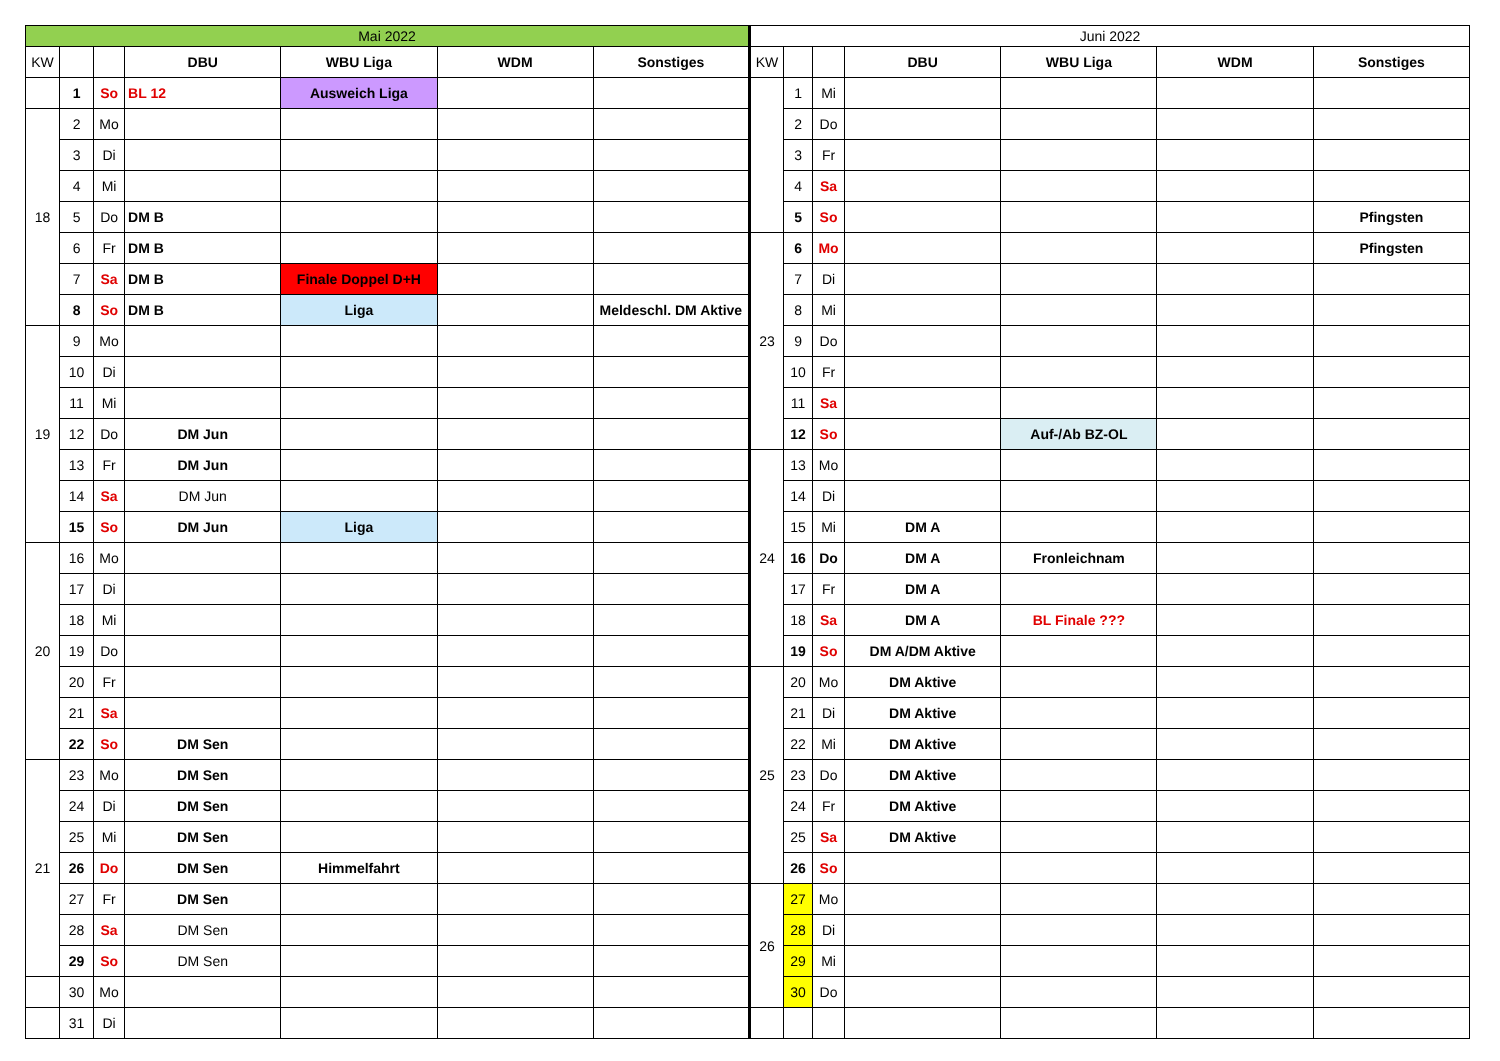| Mai 2022 | | | | | | | Juni 2022 | | | | | | |
| KW | | | DBU | WBU Liga | WDM | Sonstiges | KW | | | DBU | WBU Liga | WDM | Sonstiges |
| | 1 | So | BL 12 | Ausweich Liga | | | | 1 | Mi | | | | |
| 18 | 2 | Mo | | | | | | 2 | Do | | | | |
| | 3 | Di | | | | | | 3 | Fr | | | | |
| | 4 | Mi | | | | | | 4 | Sa | | | | |
| | 5 | Do | DM B | | | | | 5 | So | | | | Pfingsten |
| | 6 | Fr | DM B | | | | 23 | 6 | Mo | | | | Pfingsten |
| | 7 | Sa | DM B | Finale Doppel D+H | | | | 7 | Di | | | | |
| | 8 | So | DM B | Liga | | Meldeschl. DM Aktive | | 8 | Mi | | | | |
| 19 | 9 | Mo | | | | | | 9 | Do | | | | |
| | 10 | Di | | | | | | 10 | Fr | | | | |
| | 11 | Mi | | | | | | 11 | Sa | | | | |
| | 12 | Do | DM Jun | | | | | 12 | So | | Auf-/Ab BZ-OL | | |
| | 13 | Fr | DM Jun | | | | 24 | 13 | Mo | | | | |
| | 14 | Sa | DM Jun | | | | | 14 | Di | | | | |
| | 15 | So | DM Jun | Liga | | | | 15 | Mi | DM A | | | |
| 20 | 16 | Mo | | | | | | 16 | Do | DM A | Fronleichnam | | |
| | 17 | Di | | | | | | 17 | Fr | DM A | | | |
| | 18 | Mi | | | | | | 18 | Sa | DM A | BL Finale ??? | | |
| | 19 | Do | | | | | | 19 | So | DM A/DM Aktive | | | |
| | 20 | Fr | | | | | 25 | 20 | Mo | DM Aktive | | | |
| | 21 | Sa | | | | | | 21 | Di | DM Aktive | | | |
| | 22 | So | DM Sen | | | | | 22 | Mi | DM Aktive | | | |
| 21 | 23 | Mo | DM Sen | | | | | 23 | Do | DM Aktive | | | |
| | 24 | Di | DM Sen | | | | | 24 | Fr | DM Aktive | | | |
| | 25 | Mi | DM Sen | | | | | 25 | Sa | DM Aktive | | | |
| | 26 | Do | DM Sen | Himmelfahrt | | | | 26 | So | | | | |
| | 27 | Fr | DM Sen | | | | 26 | 27 | Mo | | | | |
| | 28 | Sa | DM Sen | | | | | 28 | Di | | | | |
| | 29 | So | DM Sen | | | | | 29 | Mi | | | | |
| | 30 | Mo | | | | | | 30 | Do | | | | |
| | 31 | Di | | | | | | | | | | | |